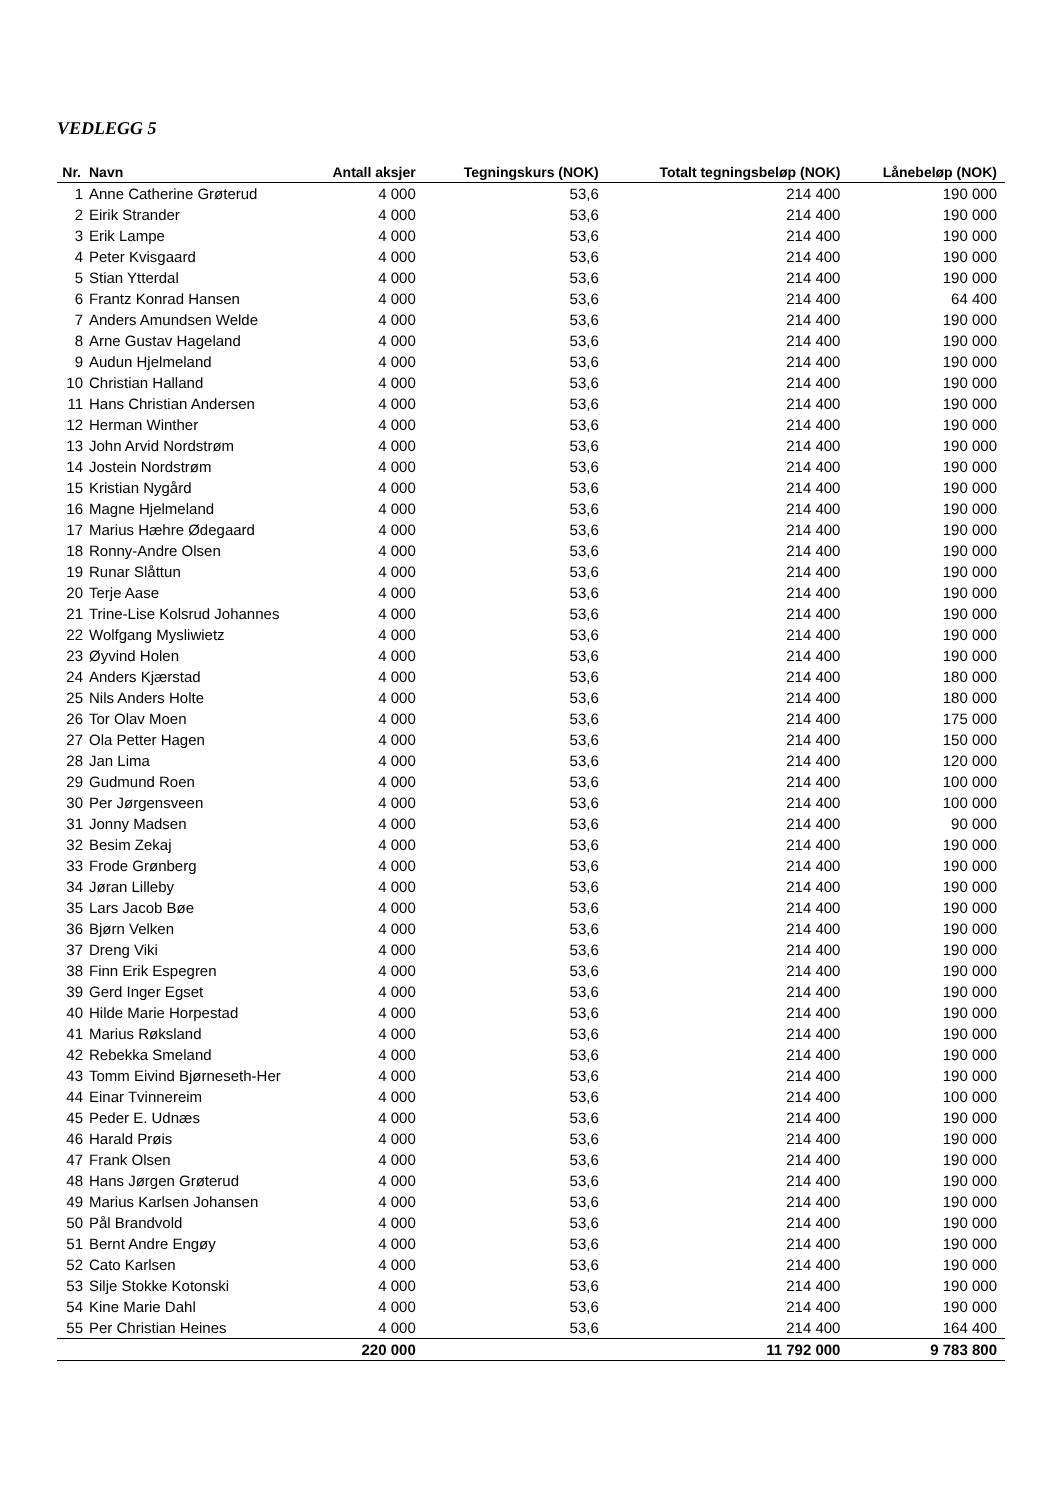VEDLEGG 5
| Nr. | Navn | Antall aksjer | Tegningskurs (NOK) | Totalt tegningsbeløp (NOK) | Lånebeløp (NOK) |
| --- | --- | --- | --- | --- | --- |
| 1 | Anne Catherine Grøterud | 4 000 | 53,6 | 214 400 | 190 000 |
| 2 | Eirik Strander | 4 000 | 53,6 | 214 400 | 190 000 |
| 3 | Erik Lampe | 4 000 | 53,6 | 214 400 | 190 000 |
| 4 | Peter Kvisgaard | 4 000 | 53,6 | 214 400 | 190 000 |
| 5 | Stian Ytterdal | 4 000 | 53,6 | 214 400 | 190 000 |
| 6 | Frantz Konrad Hansen | 4 000 | 53,6 | 214 400 | 64 400 |
| 7 | Anders Amundsen Welde | 4 000 | 53,6 | 214 400 | 190 000 |
| 8 | Arne Gustav Hageland | 4 000 | 53,6 | 214 400 | 190 000 |
| 9 | Audun Hjelmeland | 4 000 | 53,6 | 214 400 | 190 000 |
| 10 | Christian Halland | 4 000 | 53,6 | 214 400 | 190 000 |
| 11 | Hans Christian Andersen | 4 000 | 53,6 | 214 400 | 190 000 |
| 12 | Herman Winther | 4 000 | 53,6 | 214 400 | 190 000 |
| 13 | John Arvid Nordstrøm | 4 000 | 53,6 | 214 400 | 190 000 |
| 14 | Jostein Nordstrøm | 4 000 | 53,6 | 214 400 | 190 000 |
| 15 | Kristian Nygård | 4 000 | 53,6 | 214 400 | 190 000 |
| 16 | Magne Hjelmeland | 4 000 | 53,6 | 214 400 | 190 000 |
| 17 | Marius Hæhre Ødegaard | 4 000 | 53,6 | 214 400 | 190 000 |
| 18 | Ronny-Andre Olsen | 4 000 | 53,6 | 214 400 | 190 000 |
| 19 | Runar Slåttun | 4 000 | 53,6 | 214 400 | 190 000 |
| 20 | Terje Aase | 4 000 | 53,6 | 214 400 | 190 000 |
| 21 | Trine-Lise Kolsrud Johannes | 4 000 | 53,6 | 214 400 | 190 000 |
| 22 | Wolfgang Mysliwietz | 4 000 | 53,6 | 214 400 | 190 000 |
| 23 | Øyvind Holen | 4 000 | 53,6 | 214 400 | 190 000 |
| 24 | Anders Kjærstad | 4 000 | 53,6 | 214 400 | 180 000 |
| 25 | Nils Anders Holte | 4 000 | 53,6 | 214 400 | 180 000 |
| 26 | Tor Olav Moen | 4 000 | 53,6 | 214 400 | 175 000 |
| 27 | Ola Petter Hagen | 4 000 | 53,6 | 214 400 | 150 000 |
| 28 | Jan Lima | 4 000 | 53,6 | 214 400 | 120 000 |
| 29 | Gudmund Roen | 4 000 | 53,6 | 214 400 | 100 000 |
| 30 | Per Jørgensveen | 4 000 | 53,6 | 214 400 | 100 000 |
| 31 | Jonny Madsen | 4 000 | 53,6 | 214 400 | 90 000 |
| 32 | Besim Zekaj | 4 000 | 53,6 | 214 400 | 190 000 |
| 33 | Frode Grønberg | 4 000 | 53,6 | 214 400 | 190 000 |
| 34 | Jøran Lilleby | 4 000 | 53,6 | 214 400 | 190 000 |
| 35 | Lars Jacob Bøe | 4 000 | 53,6 | 214 400 | 190 000 |
| 36 | Bjørn Velken | 4 000 | 53,6 | 214 400 | 190 000 |
| 37 | Dreng Viki | 4 000 | 53,6 | 214 400 | 190 000 |
| 38 | Finn Erik Espegren | 4 000 | 53,6 | 214 400 | 190 000 |
| 39 | Gerd Inger Egset | 4 000 | 53,6 | 214 400 | 190 000 |
| 40 | Hilde Marie Horpestad | 4 000 | 53,6 | 214 400 | 190 000 |
| 41 | Marius Røksland | 4 000 | 53,6 | 214 400 | 190 000 |
| 42 | Rebekka Smeland | 4 000 | 53,6 | 214 400 | 190 000 |
| 43 | Tomm Eivind Bjørneseth-Her | 4 000 | 53,6 | 214 400 | 190 000 |
| 44 | Einar Tvinnereim | 4 000 | 53,6 | 214 400 | 100 000 |
| 45 | Peder E. Udnæs | 4 000 | 53,6 | 214 400 | 190 000 |
| 46 | Harald Prøis | 4 000 | 53,6 | 214 400 | 190 000 |
| 47 | Frank Olsen | 4 000 | 53,6 | 214 400 | 190 000 |
| 48 | Hans Jørgen Grøterud | 4 000 | 53,6 | 214 400 | 190 000 |
| 49 | Marius Karlsen Johansen | 4 000 | 53,6 | 214 400 | 190 000 |
| 50 | Pål Brandvold | 4 000 | 53,6 | 214 400 | 190 000 |
| 51 | Bernt Andre Engøy | 4 000 | 53,6 | 214 400 | 190 000 |
| 52 | Cato Karlsen | 4 000 | 53,6 | 214 400 | 190 000 |
| 53 | Silje Stokke Kotonski | 4 000 | 53,6 | 214 400 | 190 000 |
| 54 | Kine Marie Dahl | 4 000 | 53,6 | 214 400 | 190 000 |
| 55 | Per Christian Heines | 4 000 | 53,6 | 214 400 | 164 400 |
| | | 220 000 | | 11 792 000 | 9 783 800 |